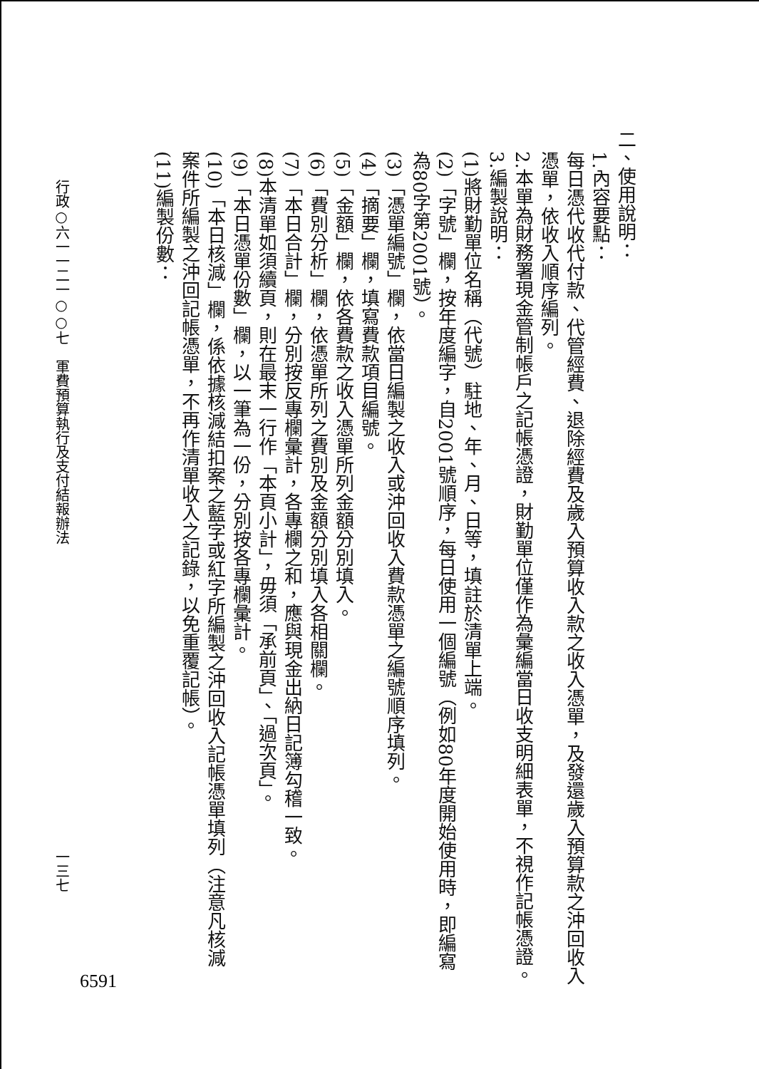二、使用說明：
1.內容要點：
每日憑代收代付款、代管經費、退除經費及歲入預算收入款之收入憑單，及發還歲入預算款之沖回收入憑單，依收入順序編列。
2.本單為財務署現金管制帳戶之記帳憑證，財勤單位僅作為彙編當日收支明細表單，不視作記帳憑證。
3.編製說明：
(1)將財勤單位名稱（代號）駐地、年、月、日等，填註於清單上端。
(2)「字號」欄，按年度編字，自2001號順序，每日使用一個編號（例如80年度開始使用時，即編寫為80字第2001號）。
(3)「憑單編號」欄，依當日編製之收入或沖回收入費款憑單之編號順序填列。
(4)「摘要」欄，填寫費款項目編號。
(5)「金額」欄，依各費款之收入憑單所列金額分別填入。
(6)「費別分析」欄，依憑單所列之費別及金額分別填入各相關欄。
(7)「本日合計」欄，分別按反專欄彙計，各專欄之和，應與現金出納日記簿勾稽一致。
(8)本清單如須續頁，則在最末一行作「本頁小計」，毋須「承前頁」、「過次頁」。
(9)「本日憑單份數」欄，以一筆為一份，分別按各專欄彙計。
(10)「本日核減」欄，係依據核減結扣案之藍字或紅字所編製之沖回收入記帳憑單填列（注意凡核減案件所編製之沖回記帳憑單，不再作清單收入之記錄，以免重覆記帳）。
(11)編製份數：
行政○六一一二一○○七　軍費預算執行及支付結報辦法 一三七
6591